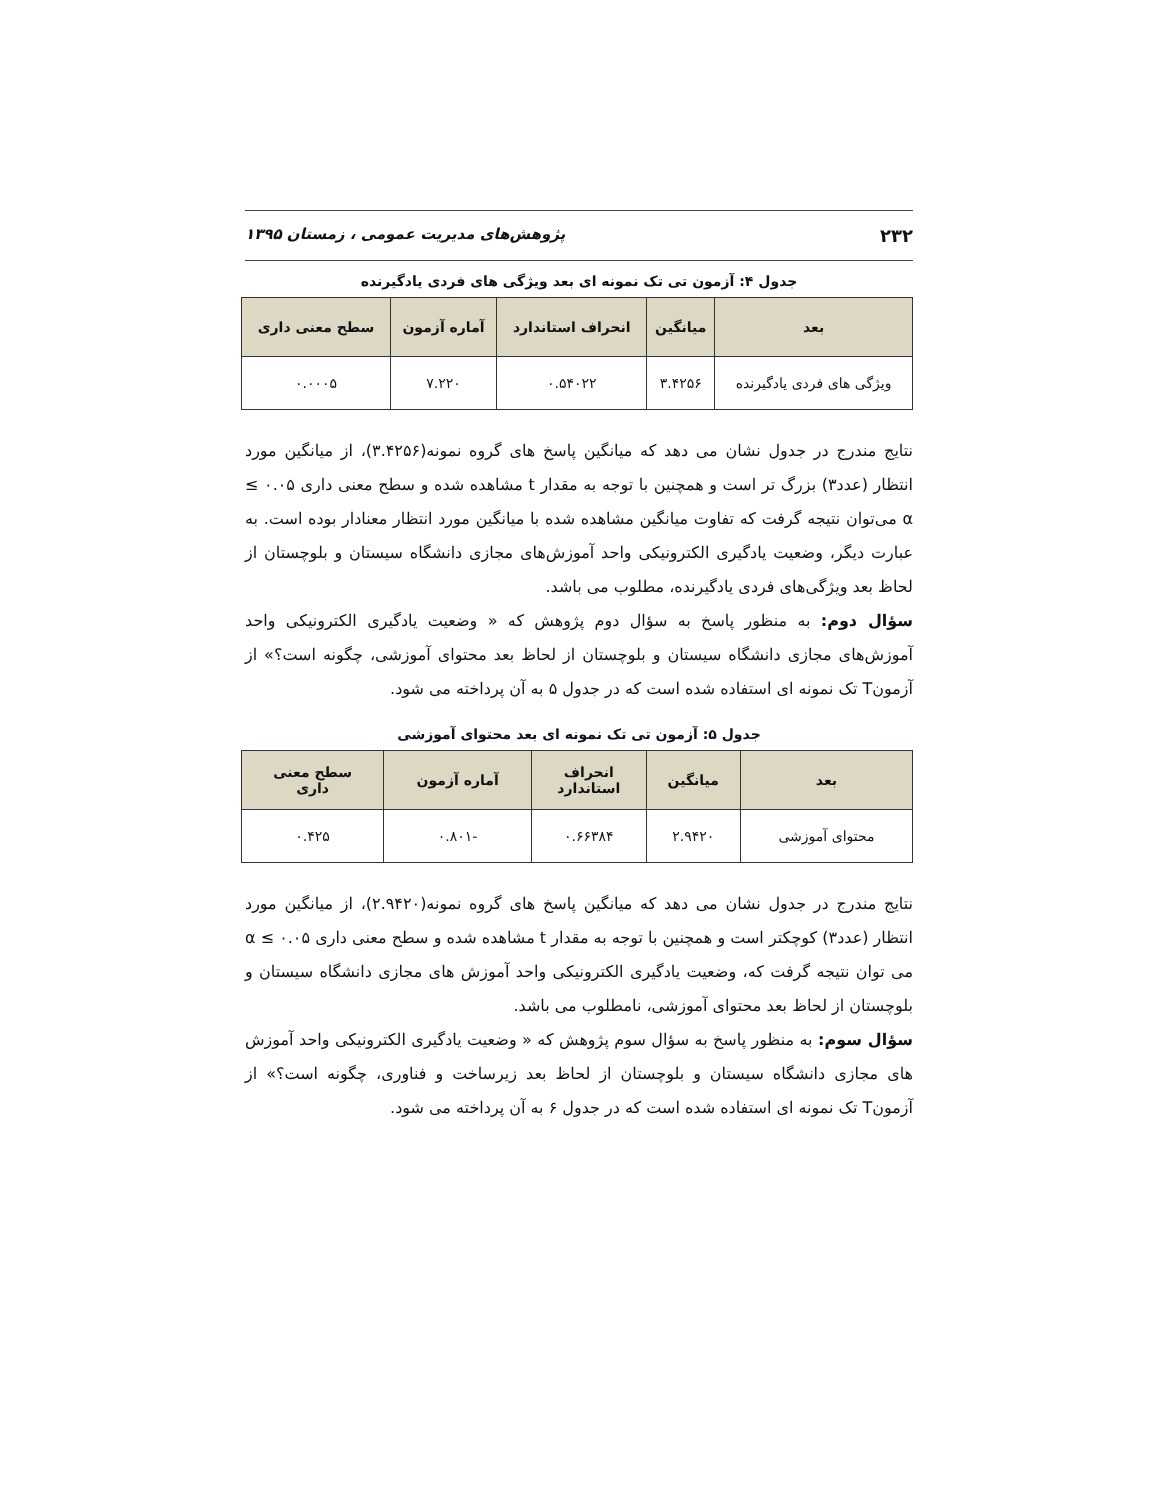۲۳۲ پژوهش‌های مدیریت عمومی ، زمستان ۱۳۹۵
جدول ۴: آزمون تی تک نمونه ای بعد ویژگی های فردی یادگیرنده
| بعد | میانگین | انحراف استاندارد | آماره آزمون | سطح معنی داری |
| --- | --- | --- | --- | --- |
| ویژگی های فردی یادگیرنده | ۳.۴۲۵۶ | ۰.۵۴۰۲۲ | ۷.۲۲۰ | ۰.۰۰۰۵ |
نتایج مندرج در جدول نشان می دهد که میانگین پاسخ های گروه نمونه(۳.۴۲۵۶)، از میانگین مورد انتظار (عدد۳) بزرگ تر است و همچنین با توجه به مقدار t مشاهده شده و سطح معنی داری ۰.۰۵ ≥ α می‌توان نتیجه گرفت که تفاوت میانگین مشاهده شده با میانگین مورد انتظار معنادار بوده است. به عبارت دیگر، وضعیت یادگیری الکترونیکی واحد آموزش‌های مجازی دانشگاه سیستان و بلوچستان از لحاظ بعد ویژگی‌های فردی یادگیرنده، مطلوب می باشد.
سؤال دوم: به منظور پاسخ به سؤال دوم پژوهش که « وضعیت یادگیری الکترونیکی واحد آموزش‌های مجازی دانشگاه سیستان و بلوچستان از لحاظ بعد محتوای آموزشی، چگونه است؟» از آزمونT تک نمونه ای استفاده شده است که در جدول ۵ به آن پرداخته می شود.
جدول ۵: آزمون تی تک نمونه ای بعد محتوای آموزشی
| بعد | میانگین | انحراف استاندارد | آماره آزمون | سطح معنی داری |
| --- | --- | --- | --- | --- |
| محتوای آموزشی | ۲.۹۴۲۰ | ۰.۶۶۳۸۴ | -۰.۸۰۱ | ۰.۴۲۵ |
نتایج مندرج در جدول نشان می دهد که میانگین پاسخ های گروه نمونه(۲.۹۴۲۰)، از میانگین مورد انتظار (عدد۳) کوچکتر است و همچنین با توجه به مقدار t مشاهده شده و سطح معنی داری ۰.۰۵ ≥ α می توان نتیجه گرفت که، وضعیت یادگیری الکترونیکی واحد آموزش های مجازی دانشگاه سیستان و بلوچستان از لحاظ بعد محتوای آموزشی، نامطلوب می باشد.
سؤال سوم: به منظور پاسخ به سؤال سوم پژوهش که « وضعیت یادگیری الکترونیکی واحد آموزش های مجازی دانشگاه سیستان و بلوچستان از لحاظ بعد زیرساخت و فناوری، چگونه است؟» از آزمونT تک نمونه ای استفاده شده است که در جدول ۶ به آن پرداخته می شود.